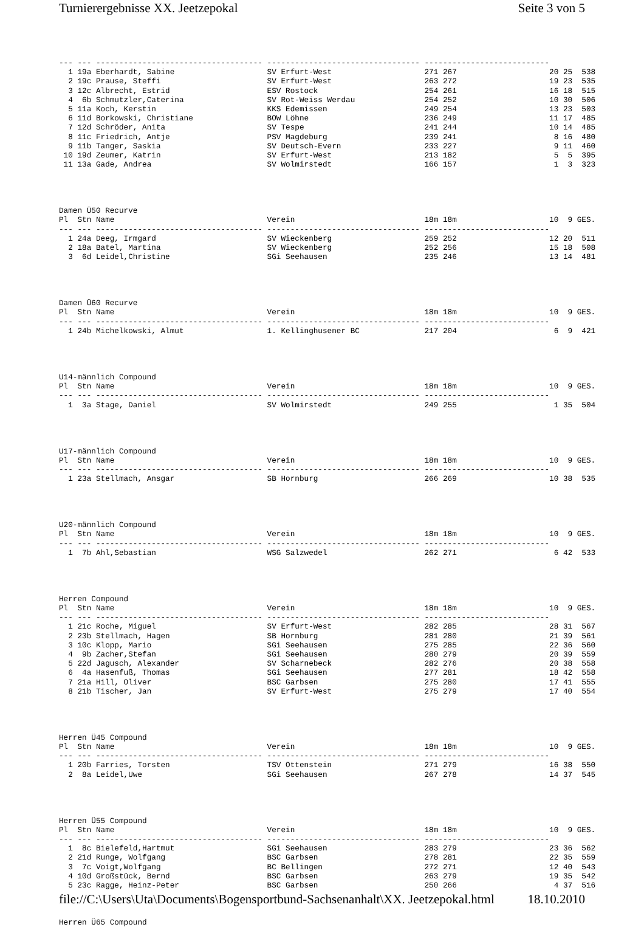Turnierergebnisse XX. Jeetzepokal Seite 3 von 5
--- --- ------------------------------------ --------------------------------- ---------------------------
  1 19a Eberhardt, Sabine                    SV Erfurt-West                    271 267                    20 25  538
  2 19c Prause, Steffi                       SV Erfurt-West                    263 272                    19 23  535
  3 12c Albrecht, Estrid                     ESV Rostock                       254 261                    16 18  515
  4  6b Schmutzler,Caterina                  SV Rot-Weiss Werdau               254 252                    10 30  506
  5 11a Koch, Kerstin                        KKS Edemissen                     249 254                    13 23  503
  6 11d Borkowski, Christiane                BOW Löhne                         236 249                    11 17  485
  7 12d Schröder, Anita                      SV Tespe                          241 244                    10 14  485
  8 11c Friedrich, Antje                     PSV Magdeburg                     239 241                     8 16  480
  9 11b Tanger, Saskia                       SV Deutsch-Evern                  233 227                     9 11  460
 10 19d Zeumer, Katrin                       SV Erfurt-West                    213 182                     5  5  395
 11 13a Gade, Andrea                         SV Wolmirstedt                    166 157                     1  3  323




Damen Ü50 Recurve
Pl  Stn Name                                 Verein                            18m 18m                    10  9 GES.
--- --- ------------------------------------ --------------------------------- ---------------------------
  1 24a Deeg, Irmgard                        SV Wieckenberg                    259 252                    12 20  511
  2 18a Batel, Martina                       SV Wieckenberg                    252 256                    15 18  508
  3  6d Leidel,Christine                     SGi Seehausen                     235 246                    13 14  481




Damen Ü60 Recurve
Pl  Stn Name                                 Verein                            18m 18m                    10  9 GES.
--- --- ------------------------------------ --------------------------------- ---------------------------
  1 24b Michelkowski, Almut                  1. Kellinghusener BC              217 204                     6  9  421




U14-männlich Compound
Pl  Stn Name                                 Verein                            18m 18m                    10  9 GES.
--- --- ------------------------------------ --------------------------------- ---------------------------
  1  3a Stage, Daniel                        SV Wolmirstedt                    249 255                     1 35  504




U17-männlich Compound
Pl  Stn Name                                 Verein                            18m 18m                    10  9 GES.
--- --- ------------------------------------ --------------------------------- ---------------------------
  1 23a Stellmach, Ansgar                    SB Hornburg                       266 269                    10 38  535




U20-männlich Compound
Pl  Stn Name                                 Verein                            18m 18m                    10  9 GES.
--- --- ------------------------------------ --------------------------------- ---------------------------
  1  7b Ahl,Sebastian                        WSG Salzwedel                     262 271                     6 42  533




Herren Compound
Pl  Stn Name                                 Verein                            18m 18m                    10  9 GES.
--- --- ------------------------------------ --------------------------------- ---------------------------
  1 21c Roche, Miguel                        SV Erfurt-West                    282 285                    28 31  567
  2 23b Stellmach, Hagen                     SB Hornburg                       281 280                    21 39  561
  3 10c Klopp, Mario                         SGi Seehausen                     275 285                    22 36  560
  4  9b Zacher,Stefan                        SGi Seehausen                     280 279                    20 39  559
  5 22d Jagusch, Alexander                   SV Scharnebeck                    282 276                    20 38  558
  6  4a Hasenfuß, Thomas                     SGi Seehausen                     277 281                    18 42  558
  7 21a Hill, Oliver                         BSC Garbsen                       275 280                    17 41  555
  8 21b Tischer, Jan                         SV Erfurt-West                    275 279                    17 40  554




Herren Ü45 Compound
Pl  Stn Name                                 Verein                            18m 18m                    10  9 GES.
--- --- ------------------------------------ --------------------------------- ---------------------------
  1 20b Farries, Torsten                     TSV Ottenstein                    271 279                    16 38  550
  2  8a Leidel,Uwe                           SGi Seehausen                     267 278                    14 37  545




Herren Ü55 Compound
Pl  Stn Name                                 Verein                            18m 18m                    10  9 GES.
--- --- ------------------------------------ --------------------------------- ---------------------------
  1  8c Bielefeld,Hartmut                    SGi Seehausen                     283 279                    23 36  562
  2 21d Runge, Wolfgang                      BSC Garbsen                       278 281                    22 35  559
  3  7c Voigt,Wolfgang                       BC Bellingen                      272 271                    12 40  543
  4 10d Großstück, Bernd                     BSC Garbsen                       263 279                    19 35  542
  5 23c Ragge, Heinz-Peter                   BSC Garbsen                       250 266                     4 37  516



Herren Ü65 Compound
file://C:\Users\Uta\Documents\Bogensportbund-Sachsenanhalt\XX. Jeetzepokal.html 18.10.2010